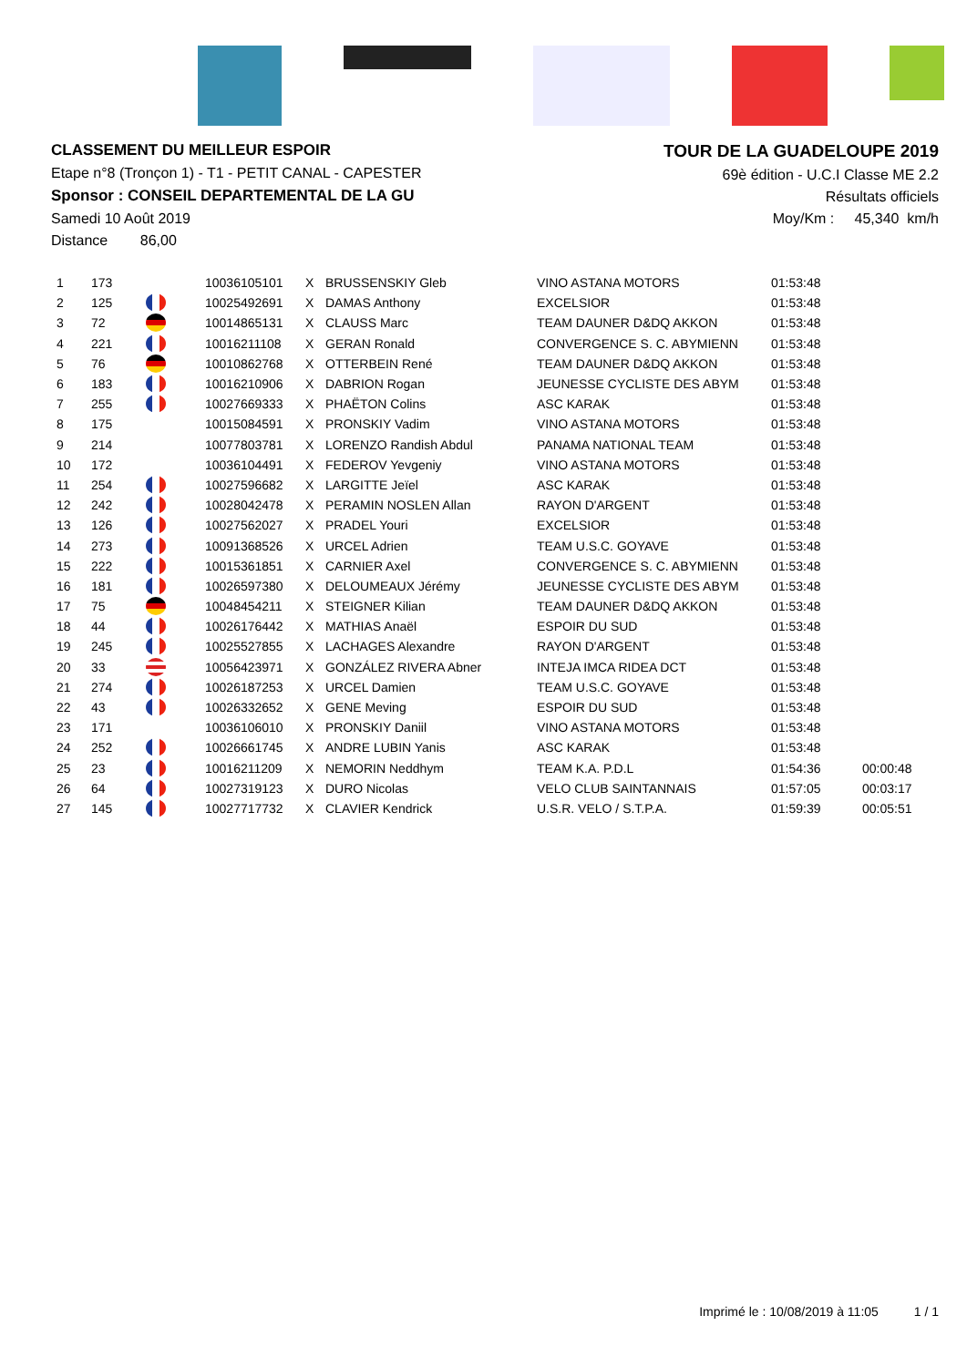CLASSEMENT DU MEILLEUR ESPOIR
Etape n°8 (Tronçon 1) - T1 - PETIT CANAL - CAPESTER
Sponsor : CONSEIL DEPARTEMENTAL DE LA GU
Samedi 10 Août 2019
Distance 86,00
TOUR DE LA GUADELOUPE 2019
69è édition - U.C.I Classe ME 2.2
Résultats officiels
Moy/Km : 45,340 km/h
| 1 | 173 | | 10036105101 | X | BRUSSENSKIY Gleb | VINO ASTANA MOTORS | 01:53:48 | |
| 2 | 125 | | 10025492691 | X | DAMAS Anthony | EXCELSIOR | 01:53:48 | |
| 3 | 72 | | 10014865131 | X | CLAUSS Marc | TEAM DAUNER D&DQ AKKON | 01:53:48 | |
| 4 | 221 | | 10016211108 | X | GERAN Ronald | CONVERGENCE S. C. ABYMIENN | 01:53:48 | |
| 5 | 76 | | 10010862768 | X | OTTERBEIN René | TEAM DAUNER D&DQ AKKON | 01:53:48 | |
| 6 | 183 | | 10016210906 | X | DABRION Rogan | JEUNESSE CYCLISTE DES ABYM | 01:53:48 | |
| 7 | 255 | | 10027669333 | X | PHAËTON Colins | ASC KARAK | 01:53:48 | |
| 8 | 175 | | 10015084591 | X | PRONSKIY Vadim | VINO ASTANA MOTORS | 01:53:48 | |
| 9 | 214 | | 10077803781 | X | LORENZO Randish Abdul | PANAMA NATIONAL TEAM | 01:53:48 | |
| 10 | 172 | | 10036104491 | X | FEDEROV Yevgeniy | VINO ASTANA MOTORS | 01:53:48 | |
| 11 | 254 | | 10027596682 | X | LARGITTE Jeïel | ASC KARAK | 01:53:48 | |
| 12 | 242 | | 10028042478 | X | PERAMIN NOSLEN Allan | RAYON D'ARGENT | 01:53:48 | |
| 13 | 126 | | 10027562027 | X | PRADEL Youri | EXCELSIOR | 01:53:48 | |
| 14 | 273 | | 10091368526 | X | URCEL Adrien | TEAM U.S.C. GOYAVE | 01:53:48 | |
| 15 | 222 | | 10015361851 | X | CARNIER Axel | CONVERGENCE S. C. ABYMIENN | 01:53:48 | |
| 16 | 181 | | 10026597380 | X | DELOUMEAUX Jérémy | JEUNESSE CYCLISTE DES ABYM | 01:53:48 | |
| 17 | 75 | | 10048454211 | X | STEIGNER Kilian | TEAM DAUNER D&DQ AKKON | 01:53:48 | |
| 18 | 44 | | 10026176442 | X | MATHIAS Anaël | ESPOIR DU SUD | 01:53:48 | |
| 19 | 245 | | 10025527855 | X | LACHAGES Alexandre | RAYON D'ARGENT | 01:53:48 | |
| 20 | 33 | | 10056423971 | X | GONZÁLEZ RIVERA Abner | INTEJA IMCA RIDEA DCT | 01:53:48 | |
| 21 | 274 | | 10026187253 | X | URCEL Damien | TEAM U.S.C. GOYAVE | 01:53:48 | |
| 22 | 43 | | 10026332652 | X | GENE Meving | ESPOIR DU SUD | 01:53:48 | |
| 23 | 171 | | 10036106010 | X | PRONSKIY Daniil | VINO ASTANA MOTORS | 01:53:48 | |
| 24 | 252 | | 10026661745 | X | ANDRE LUBIN Yanis | ASC KARAK | 01:53:48 | |
| 25 | 23 | | 10016211209 | X | NEMORIN Neddhym | TEAM K.A. P.D.L | 01:54:36 | 00:00:48 |
| 26 | 64 | | 10027319123 | X | DURO Nicolas | VELO CLUB SAINTANNAIS | 01:57:05 | 00:03:17 |
| 27 | 145 | | 10027717732 | X | CLAVIER Kendrick | U.S.R. VELO / S.T.P.A. | 01:59:39 | 00:05:51 |
Imprimé le : 10/08/2019 à 11:05 1 / 1